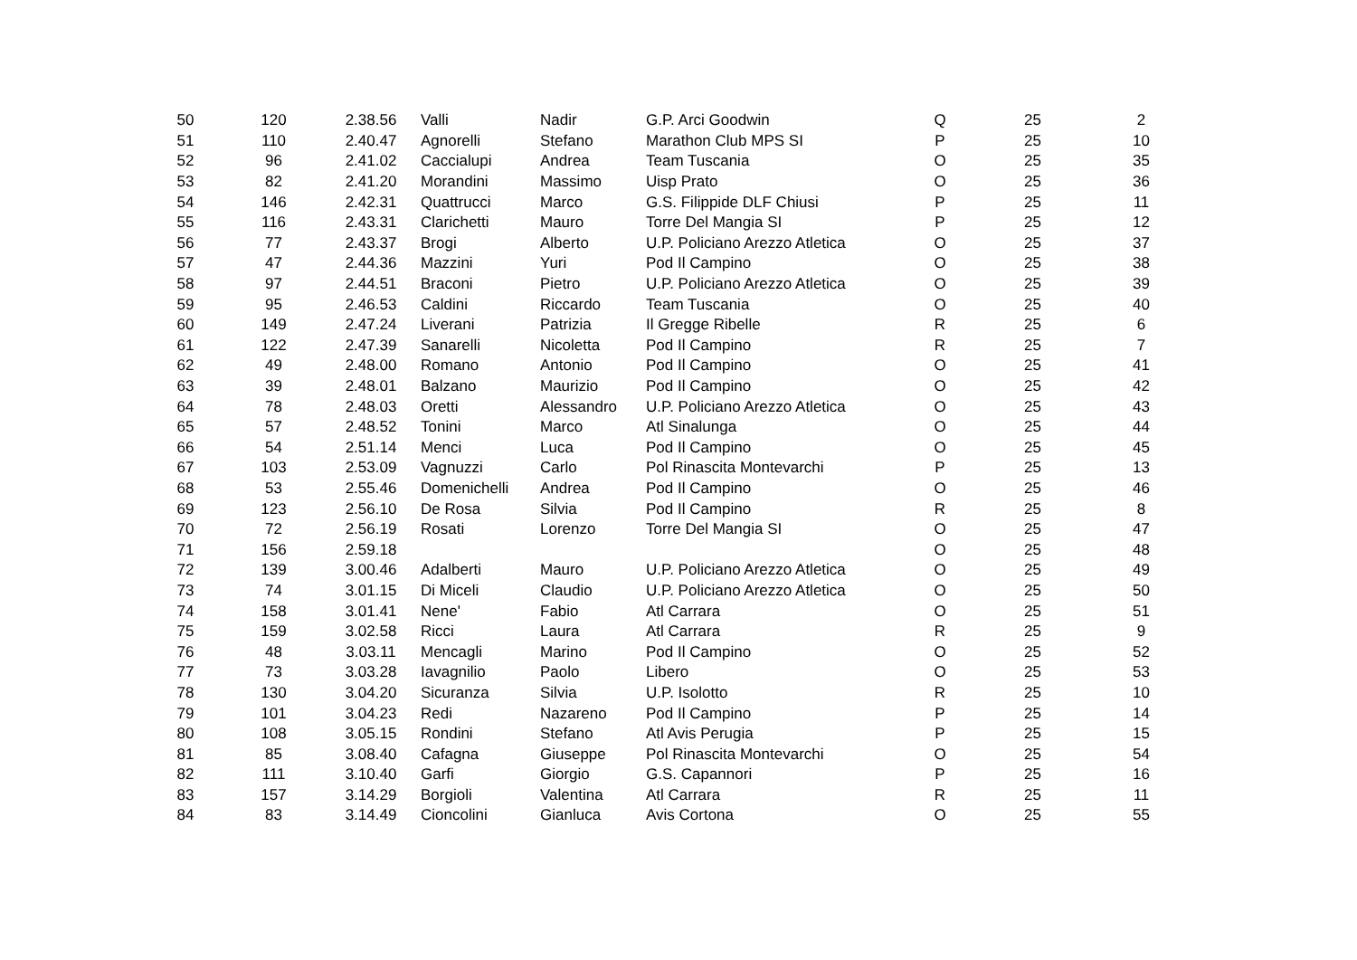| 50 | 120 | 2.38.56 | Valli | Nadir | G.P. Arci Goodwin | Q | 25 | 2 |
| 51 | 110 | 2.40.47 | Agnorelli | Stefano | Marathon Club MPS SI | P | 25 | 10 |
| 52 | 96 | 2.41.02 | Caccialupi | Andrea | Team Tuscania | O | 25 | 35 |
| 53 | 82 | 2.41.20 | Morandini | Massimo | Uisp Prato | O | 25 | 36 |
| 54 | 146 | 2.42.31 | Quattrucci | Marco | G.S. Filippide DLF Chiusi | P | 25 | 11 |
| 55 | 116 | 2.43.31 | Clarichetti | Mauro | Torre Del Mangia SI | P | 25 | 12 |
| 56 | 77 | 2.43.37 | Brogi | Alberto | U.P. Policiano Arezzo Atletica | O | 25 | 37 |
| 57 | 47 | 2.44.36 | Mazzini | Yuri | Pod Il Campino | O | 25 | 38 |
| 58 | 97 | 2.44.51 | Braconi | Pietro | U.P. Policiano Arezzo Atletica | O | 25 | 39 |
| 59 | 95 | 2.46.53 | Caldini | Riccardo | Team Tuscania | O | 25 | 40 |
| 60 | 149 | 2.47.24 | Liverani | Patrizia | Il Gregge Ribelle | R | 25 | 6 |
| 61 | 122 | 2.47.39 | Sanarelli | Nicoletta | Pod Il Campino | R | 25 | 7 |
| 62 | 49 | 2.48.00 | Romano | Antonio | Pod Il Campino | O | 25 | 41 |
| 63 | 39 | 2.48.01 | Balzano | Maurizio | Pod Il Campino | O | 25 | 42 |
| 64 | 78 | 2.48.03 | Oretti | Alessandro | U.P. Policiano Arezzo Atletica | O | 25 | 43 |
| 65 | 57 | 2.48.52 | Tonini | Marco | Atl Sinalunga | O | 25 | 44 |
| 66 | 54 | 2.51.14 | Menci | Luca | Pod Il Campino | O | 25 | 45 |
| 67 | 103 | 2.53.09 | Vagnuzzi | Carlo | Pol Rinascita Montevarchi | P | 25 | 13 |
| 68 | 53 | 2.55.46 | Domenichelli | Andrea | Pod Il Campino | O | 25 | 46 |
| 69 | 123 | 2.56.10 | De Rosa | Silvia | Pod Il Campino | R | 25 | 8 |
| 70 | 72 | 2.56.19 | Rosati | Lorenzo | Torre Del Mangia SI | O | 25 | 47 |
| 71 | 156 | 2.59.18 | | | | O | 25 | 48 |
| 72 | 139 | 3.00.46 | Adalberti | Mauro | U.P. Policiano Arezzo Atletica | O | 25 | 49 |
| 73 | 74 | 3.01.15 | Di Miceli | Claudio | U.P. Policiano Arezzo Atletica | O | 25 | 50 |
| 74 | 158 | 3.01.41 | Nene' | Fabio | Atl Carrara | O | 25 | 51 |
| 75 | 159 | 3.02.58 | Ricci | Laura | Atl Carrara | R | 25 | 9 |
| 76 | 48 | 3.03.11 | Mencagli | Marino | Pod Il Campino | O | 25 | 52 |
| 77 | 73 | 3.03.28 | Iavagnilio | Paolo | Libero | O | 25 | 53 |
| 78 | 130 | 3.04.20 | Sicuranza | Silvia | U.P. Isolotto | R | 25 | 10 |
| 79 | 101 | 3.04.23 | Redi | Nazareno | Pod Il Campino | P | 25 | 14 |
| 80 | 108 | 3.05.15 | Rondini | Stefano | Atl Avis Perugia | P | 25 | 15 |
| 81 | 85 | 3.08.40 | Cafagna | Giuseppe | Pol Rinascita Montevarchi | O | 25 | 54 |
| 82 | 111 | 3.10.40 | Garfi | Giorgio | G.S. Capannori | P | 25 | 16 |
| 83 | 157 | 3.14.29 | Borgioli | Valentina | Atl Carrara | R | 25 | 11 |
| 84 | 83 | 3.14.49 | Cioncolini | Gianluca | Avis Cortona | O | 25 | 55 |